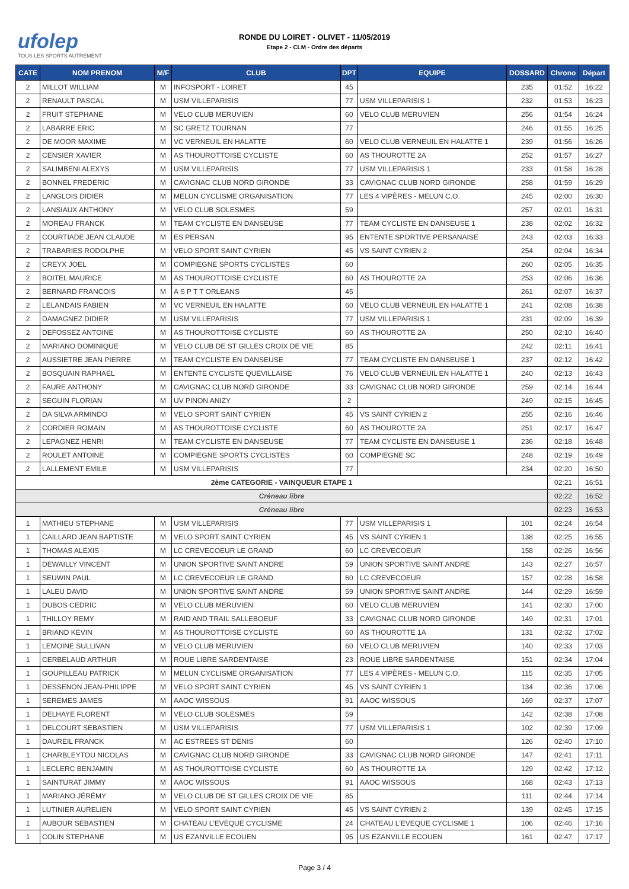ufolep
TOUS LES SPORTS AUTREMENT
RONDE DU LOIRET - OLIVET - 11/05/2019
Etape 2 - CLM - Ordre des départs
| CATE | NOM PRENOM | M/F | CLUB | DPT | EQUIPE | DOSSARD | Chrono | Départ |
| --- | --- | --- | --- | --- | --- | --- | --- | --- |
| 2 | MILLOT WILLIAM | M | INFOSPORT - LOIRET | 45 | | 235 | 01:52 | 16:22 |
| 2 | RENAULT PASCAL | M | USM VILLEPARISIS | 77 | USM VILLEPARISIS 1 | 232 | 01:53 | 16:23 |
| 2 | FRUIT STEPHANE | M | VELO CLUB MERUVIEN | 60 | VELO CLUB MERUVIEN | 256 | 01:54 | 16:24 |
| 2 | LABARRE ERIC | M | SC GRETZ TOURNAN | 77 | | 246 | 01:55 | 16:25 |
| 2 | DE MOOR MAXIME | M | VC VERNEUIL EN HALATTE | 60 | VELO CLUB VERNEUIL EN HALATTE 1 | 239 | 01:56 | 16:26 |
| 2 | CENSIER XAVIER | M | AS THOUROTTOISE CYCLISTE | 60 | AS THOUROTTE 2A | 252 | 01:57 | 16:27 |
| 2 | SALIMBENI ALEXYS | M | USM VILLEPARISIS | 77 | USM VILLEPARISIS 1 | 233 | 01:58 | 16:28 |
| 2 | BONNEL FREDERIC | M | CAVIGNAC CLUB NORD GIRONDE | 33 | CAVIGNAC CLUB NORD GIRONDE | 258 | 01:59 | 16:29 |
| 2 | LANGLOIS DIDIER | M | MELUN CYCLISME ORGANISATION | 77 | LES 4 VIPÈRES - MELUN C.O. | 245 | 02:00 | 16:30 |
| 2 | LANSIAUX ANTHONY | M | VELO CLUB SOLESMES | 59 | | 257 | 02:01 | 16:31 |
| 2 | MOREAU FRANCK | M | TEAM CYCLISTE EN DANSEUSE | 77 | TEAM CYCLISTE EN DANSEUSE 1 | 238 | 02:02 | 16:32 |
| 2 | COURTIADE JEAN CLAUDE | M | ES PERSAN | 95 | ENTENTE SPORTIVE PERSANAISE | 243 | 02:03 | 16:33 |
| 2 | TRABARIES RODOLPHE | M | VELO SPORT SAINT CYRIEN | 45 | VS SAINT CYRIEN 2 | 254 | 02:04 | 16:34 |
| 2 | CREYX JOEL | M | COMPIEGNE SPORTS CYCLISTES | 60 | | 260 | 02:05 | 16:35 |
| 2 | BOITEL MAURICE | M | AS THOUROTTOISE CYCLISTE | 60 | AS THOUROTTE 2A | 253 | 02:06 | 16:36 |
| 2 | BERNARD FRANCOIS | M | A S P T T ORLEANS | 45 | | 261 | 02:07 | 16:37 |
| 2 | LELANDAIS FABIEN | M | VC VERNEUIL EN HALATTE | 60 | VELO CLUB VERNEUIL EN HALATTE 1 | 241 | 02:08 | 16:38 |
| 2 | DAMAGNEZ DIDIER | M | USM VILLEPARISIS | 77 | USM VILLEPARISIS 1 | 231 | 02:09 | 16:39 |
| 2 | DEFOSSEZ ANTOINE | M | AS THOUROTTOISE CYCLISTE | 60 | AS THOUROTTE 2A | 250 | 02:10 | 16:40 |
| 2 | MARIANO DOMINIQUE | M | VELO CLUB DE ST GILLES CROIX DE VIE | 85 | | 242 | 02:11 | 16:41 |
| 2 | AUSSIETRE JEAN PIERRE | M | TEAM CYCLISTE EN DANSEUSE | 77 | TEAM CYCLISTE EN DANSEUSE 1 | 237 | 02:12 | 16:42 |
| 2 | BOSQUAIN RAPHAEL | M | ENTENTE CYCLISTE QUEVILLAISE | 76 | VELO CLUB VERNEUIL EN HALATTE 1 | 240 | 02:13 | 16:43 |
| 2 | FAURE ANTHONY | M | CAVIGNAC CLUB NORD GIRONDE | 33 | CAVIGNAC CLUB NORD GIRONDE | 259 | 02:14 | 16:44 |
| 2 | SEGUIN FLORIAN | M | UV PINON ANIZY | 2 | | 249 | 02:15 | 16:45 |
| 2 | DA SILVA ARMINDO | M | VELO SPORT SAINT CYRIEN | 45 | VS SAINT CYRIEN 2 | 255 | 02:16 | 16:46 |
| 2 | CORDIER ROMAIN | M | AS THOUROTTOISE CYCLISTE | 60 | AS THOUROTTE 2A | 251 | 02:17 | 16:47 |
| 2 | LEPAGNEZ HENRI | M | TEAM CYCLISTE EN DANSEUSE | 77 | TEAM CYCLISTE EN DANSEUSE 1 | 236 | 02:18 | 16:48 |
| 2 | ROULET ANTOINE | M | COMPIEGNE SPORTS CYCLISTES | 60 | COMPIEGNE SC | 248 | 02:19 | 16:49 |
| 2 | LALLEMENT EMILE | M | USM VILLEPARISIS | 77 | | 234 | 02:20 | 16:50 |
| 2ème CATEGORIE - VAINQUEUR ETAPE 1 | | | | | | | 02:21 | 16:51 |
| Créneau libre | | | | | | | 02:22 | 16:52 |
| Créneau libre | | | | | | | 02:23 | 16:53 |
| 1 | MATHIEU STEPHANE | M | USM VILLEPARISIS | 77 | USM VILLEPARISIS 1 | 101 | 02:24 | 16:54 |
| 1 | CAILLARD JEAN BAPTISTE | M | VELO SPORT SAINT CYRIEN | 45 | VS SAINT CYRIEN 1 | 138 | 02:25 | 16:55 |
| 1 | THOMAS ALEXIS | M | LC CREVECOEUR LE GRAND | 60 | LC CREVECOEUR | 158 | 02:26 | 16:56 |
| 1 | DEWAILLY VINCENT | M | UNION SPORTIVE SAINT ANDRE | 59 | UNION SPORTIVE SAINT ANDRE | 143 | 02:27 | 16:57 |
| 1 | SEUWIN PAUL | M | LC CREVECOEUR LE GRAND | 60 | LC CREVECOEUR | 157 | 02:28 | 16:58 |
| 1 | LALEU DAVID | M | UNION SPORTIVE SAINT ANDRE | 59 | UNION SPORTIVE SAINT ANDRE | 144 | 02:29 | 16:59 |
| 1 | DUBOS CEDRIC | M | VELO CLUB MERUVIEN | 60 | VELO CLUB MERUVIEN | 141 | 02:30 | 17:00 |
| 1 | THILLOY REMY | M | RAID AND TRAIL SALLEBOEUF | 33 | CAVIGNAC CLUB NORD GIRONDE | 149 | 02:31 | 17:01 |
| 1 | BRIAND KEVIN | M | AS THOUROTTOISE CYCLISTE | 60 | AS THOUROTTE 1A | 131 | 02:32 | 17:02 |
| 1 | LEMOINE SULLIVAN | M | VELO CLUB MERUVIEN | 60 | VELO CLUB MERUVIEN | 140 | 02:33 | 17:03 |
| 1 | CERBELAUD ARTHUR | M | ROUE LIBRE SARDENTAISE | 23 | ROUE LIBRE SARDENTAISE | 151 | 02:34 | 17:04 |
| 1 | GOUPILLEAU PATRICK | M | MELUN CYCLISME ORGANISATION | 77 | LES 4 VIPÈRES - MELUN C.O. | 115 | 02:35 | 17:05 |
| 1 | DESSENON JEAN-PHILIPPE | M | VELO SPORT SAINT CYRIEN | 45 | VS SAINT CYRIEN 1 | 134 | 02:36 | 17:06 |
| 1 | SEREMES JAMES | M | AAOC WISSOUS | 91 | AAOC WISSOUS | 169 | 02:37 | 17:07 |
| 1 | DELHAYE FLORENT | M | VELO CLUB SOLESMES | 59 | | 142 | 02:38 | 17:08 |
| 1 | DELCOURT SEBASTIEN | M | USM VILLEPARISIS | 77 | USM VILLEPARISIS 1 | 102 | 02:39 | 17:09 |
| 1 | DAUREIL FRANCK | M | AC ESTREES ST DENIS | 60 | | 126 | 02:40 | 17:10 |
| 1 | CHARBLEYTOU NICOLAS | M | CAVIGNAC CLUB NORD GIRONDE | 33 | CAVIGNAC CLUB NORD GIRONDE | 147 | 02:41 | 17:11 |
| 1 | LECLERC BENJAMIN | M | AS THOUROTTOISE CYCLISTE | 60 | AS THOUROTTE 1A | 129 | 02:42 | 17:12 |
| 1 | SAINTURAT JIMMY | M | AAOC WISSOUS | 91 | AAOC WISSOUS | 168 | 02:43 | 17:13 |
| 1 | MARIANO JÉRÉMY | M | VELO CLUB DE ST GILLES CROIX DE VIE | 85 | | 111 | 02:44 | 17:14 |
| 1 | LUTINIER AURELIEN | M | VELO SPORT SAINT CYRIEN | 45 | VS SAINT CYRIEN 2 | 139 | 02:45 | 17:15 |
| 1 | AUBOUR SEBASTIEN | M | CHATEAU L'EVEQUE CYCLISME | 24 | CHATEAU L'EVEQUE CYCLISME 1 | 106 | 02:46 | 17:16 |
| 1 | COLIN STEPHANE | M | US EZANVILLE ECOUEN | 95 | US EZANVILLE ECOUEN | 161 | 02:47 | 17:17 |
Page 3 / 4